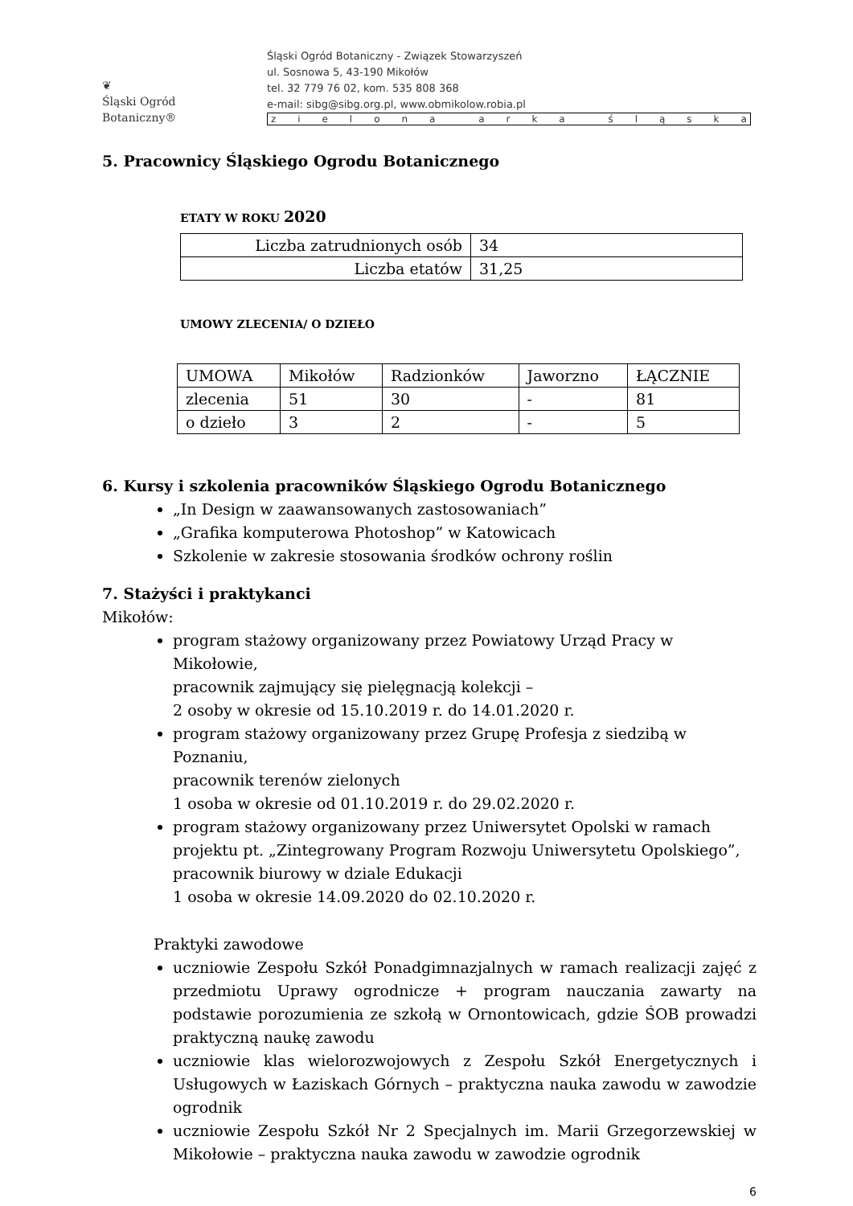❦
Śląski Ogród Botaniczny®
Śląski Ogród Botaniczny - Związek Stowarzyszeń
ul. Sosnowa 5, 43-190 Mikołów
tel. 32 779 76 02, kom. 535 808 368
e-mail: sibg@sibg.org.pl, www.obmikolow.robia.pl
zielona arka śląska
5. Pracownicy Śląskiego Ogrodu Botanicznego
ETATY W ROKU 2020
| Liczba zatrudnionych osób | 34 |
| Liczba etatów | 31,25 |
UMOWY ZLECENIA/ O DZIEŁO
| UMOWA | Mikołów | Radzionków | Jaworzno | ŁĄCZNIE |
| zlecenia | 51 | 30 | - | 81 |
| o dzieło | 3 | 2 | - | 5 |
6. Kursy i szkolenia pracowników Śląskiego Ogrodu Botanicznego
„In Design w zaawansowanych zastosowaniach”
„Grafika komputerowa Photoshop” w Katowicach
Szkolenie w zakresie stosowania środków ochrony roślin
7. Stażyści i praktykanci
Mikołów:
program stażowy organizowany przez Powiatowy Urząd Pracy w Mikołowie,
pracownik zajmujący się pielęgnacją kolekcji –
2 osoby w okresie od 15.10.2019 r. do 14.01.2020 r.
program stażowy organizowany przez Grupę Profesja z siedzibą w Poznaniu,
pracownik terenów zielonych
1 osoba w okresie od 01.10.2019 r. do 29.02.2020 r.
program stażowy organizowany przez Uniwersytet Opolski w ramach projektu pt. „Zintegrowany Program Rozwoju Uniwersytetu Opolskiego”,
pracownik biurowy w dziale Edukacji
1 osoba w okresie 14.09.2020 do 02.10.2020 r.
Praktyki zawodowe
uczniowie Zespołu Szkół Ponadgimnazjalnych w ramach realizacji zajęć z przedmiotu Uprawy ogrodnicze + program nauczania zawarty na podstawie porozumienia ze szkołą w Ornontowicach, gdzie ŚOB prowadzi praktyczną naukę zawodu
uczniowie klas wielorozwojowych z Zespołu Szkół Energetycznych i Usługowych w Łaziskach Górnych – praktyczna nauka zawodu w zawodzie ogrodnik
uczniowie Zespołu Szkół Nr 2 Specjalnych im. Marii Grzegorzewskiej w Mikołowie – praktyczna nauka zawodu w zawodzie ogrodnik
6